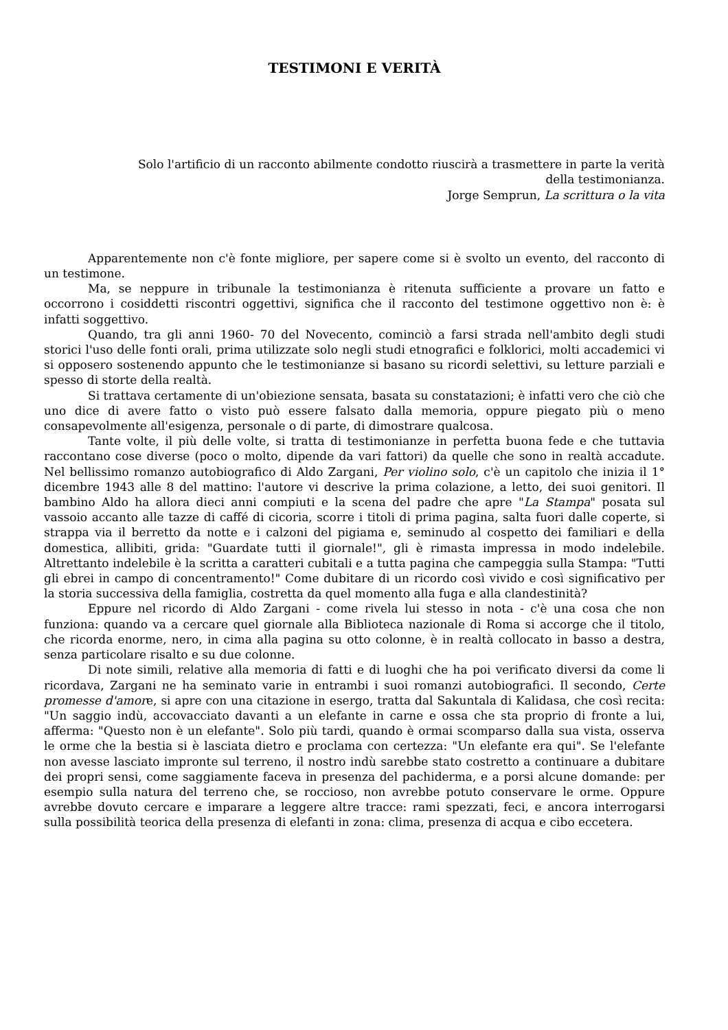TESTIMONI E VERITÀ
Solo l'artificio di un racconto abilmente condotto riuscirà a trasmettere in parte la verità
della testimonianza.
Jorge Semprun, La scrittura o la vita
Apparentemente non c'è fonte migliore, per sapere come si è svolto un evento, del racconto di un testimone.
Ma, se neppure in tribunale la testimonianza è ritenuta sufficiente a provare un fatto e occorrono i cosiddetti riscontri oggettivi, significa che il racconto del testimone oggettivo non è: è infatti soggettivo.
Quando, tra gli anni 1960- 70 del Novecento, cominciò a farsi strada nell'ambito degli studi storici l'uso delle fonti orali, prima utilizzate solo negli studi etnografici e folklorici, molti accademici vi si opposero sostenendo appunto che le testimonianze si basano su ricordi selettivi, su letture parziali e spesso di storte della realtà.
Si trattava certamente di un'obiezione sensata, basata su constatazioni; è infatti vero che ciò che uno dice di avere fatto o visto può essere falsato dalla memoria, oppure piegato più o meno consapevolmente all'esigenza, personale o di parte, di dimostrare qualcosa.
Tante volte, il più delle volte, si tratta di testimonianze in perfetta buona fede e che tuttavia raccontano cose diverse (poco o molto, dipende da vari fattori) da quelle che sono in realtà accadute. Nel bellissimo romanzo autobiografico di Aldo Zargani, Per violino solo, c'è un capitolo che inizia il 1° dicembre 1943 alle 8 del mattino: l'autore vi descrive la prima colazione, a letto, dei suoi genitori. Il bambino Aldo ha allora dieci anni compiuti e la scena del padre che apre "La Stampa" posata sul vassoio accanto alle tazze di caffé di cicoria, scorre i titoli di prima pagina, salta fuori dalle coperte, si strappa via il berretto da notte e i calzoni del pigiama e, seminudo al cospetto dei familiari e della domestica, allibiti, grida: "Guardate tutti il giornale!", gli è rimasta impressa in modo indelebile. Altrettanto indelebile è la scritta a caratteri cubitali e a tutta pagina che campeggia sulla Stampa: "Tutti gli ebrei in campo di concentramento!" Come dubitare di un ricordo così vivido e così significativo per la storia successiva della famiglia, costretta da quel momento alla fuga e alla clandestinità?
Eppure nel ricordo di Aldo Zargani - come rivela lui stesso in nota - c'è una cosa che non funziona: quando va a cercare quel giornale alla Biblioteca nazionale di Roma si accorge che il titolo, che ricorda enorme, nero, in cima alla pagina su otto colonne, è in realtà collocato in basso a destra, senza particolare risalto e su due colonne.
Di note simili, relative alla memoria di fatti e di luoghi che ha poi verificato diversi da come li ricordava, Zargani ne ha seminato varie in entrambi i suoi romanzi autobiografici. Il secondo, Certe promesse d'amore, si apre con una citazione in esergo, tratta dal Sakuntala di Kalidasa, che così recita: "Un saggio indù, accovacciato davanti a un elefante in carne e ossa che sta proprio di fronte a lui, afferma: "Questo non è un elefante". Solo più tardi, quando è ormai scomparso dalla sua vista, osserva le orme che la bestia si è lasciata dietro e proclama con certezza: "Un elefante era qui". Se l'elefante non avesse lasciato impronte sul terreno, il nostro indù sarebbe stato costretto a continuare a dubitare dei propri sensi, come saggiamente faceva in presenza del pachiderma, e a porsi alcune domande: per esempio sulla natura del terreno che, se roccioso, non avrebbe potuto conservare le orme. Oppure avrebbe dovuto cercare e imparare a leggere altre tracce: rami spezzati, feci, e ancora interrogarsi sulla possibilità teorica della presenza di elefanti in zona: clima, presenza di acqua e cibo eccetera.